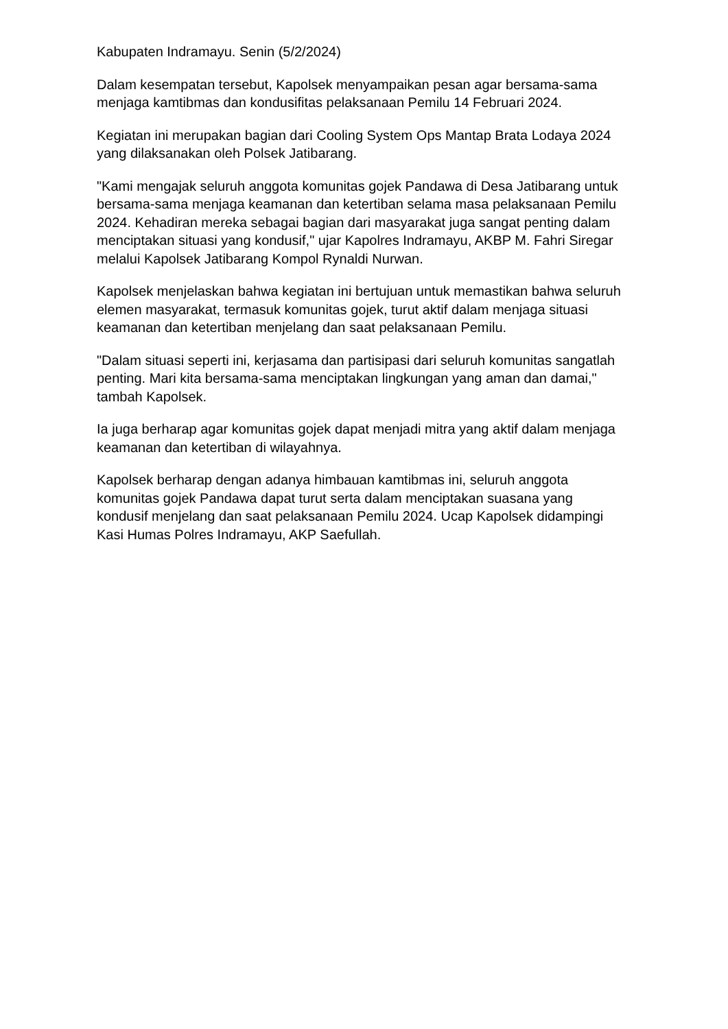Kabupaten Indramayu. Senin (5/2/2024)
Dalam kesempatan tersebut, Kapolsek menyampaikan pesan agar bersama-sama menjaga kamtibmas dan kondusifitas pelaksanaan Pemilu 14 Februari 2024.
Kegiatan ini merupakan bagian dari Cooling System Ops Mantap Brata Lodaya 2024 yang dilaksanakan oleh Polsek Jatibarang.
"Kami mengajak seluruh anggota komunitas gojek Pandawa di Desa Jatibarang untuk bersama-sama menjaga keamanan dan ketertiban selama masa pelaksanaan Pemilu 2024. Kehadiran mereka sebagai bagian dari masyarakat juga sangat penting dalam menciptakan situasi yang kondusif," ujar Kapolres Indramayu, AKBP M. Fahri Siregar melalui Kapolsek Jatibarang Kompol Rynaldi Nurwan.
Kapolsek menjelaskan bahwa kegiatan ini bertujuan untuk memastikan bahwa seluruh elemen masyarakat, termasuk komunitas gojek, turut aktif dalam menjaga situasi keamanan dan ketertiban menjelang dan saat pelaksanaan Pemilu.
"Dalam situasi seperti ini, kerjasama dan partisipasi dari seluruh komunitas sangatlah penting. Mari kita bersama-sama menciptakan lingkungan yang aman dan damai," tambah Kapolsek.
Ia juga berharap agar komunitas gojek dapat menjadi mitra yang aktif dalam menjaga keamanan dan ketertiban di wilayahnya.
Kapolsek berharap dengan adanya himbauan kamtibmas ini, seluruh anggota komunitas gojek Pandawa dapat turut serta dalam menciptakan suasana yang kondusif menjelang dan saat pelaksanaan Pemilu 2024. Ucap Kapolsek didampingi Kasi Humas Polres Indramayu, AKP Saefullah.